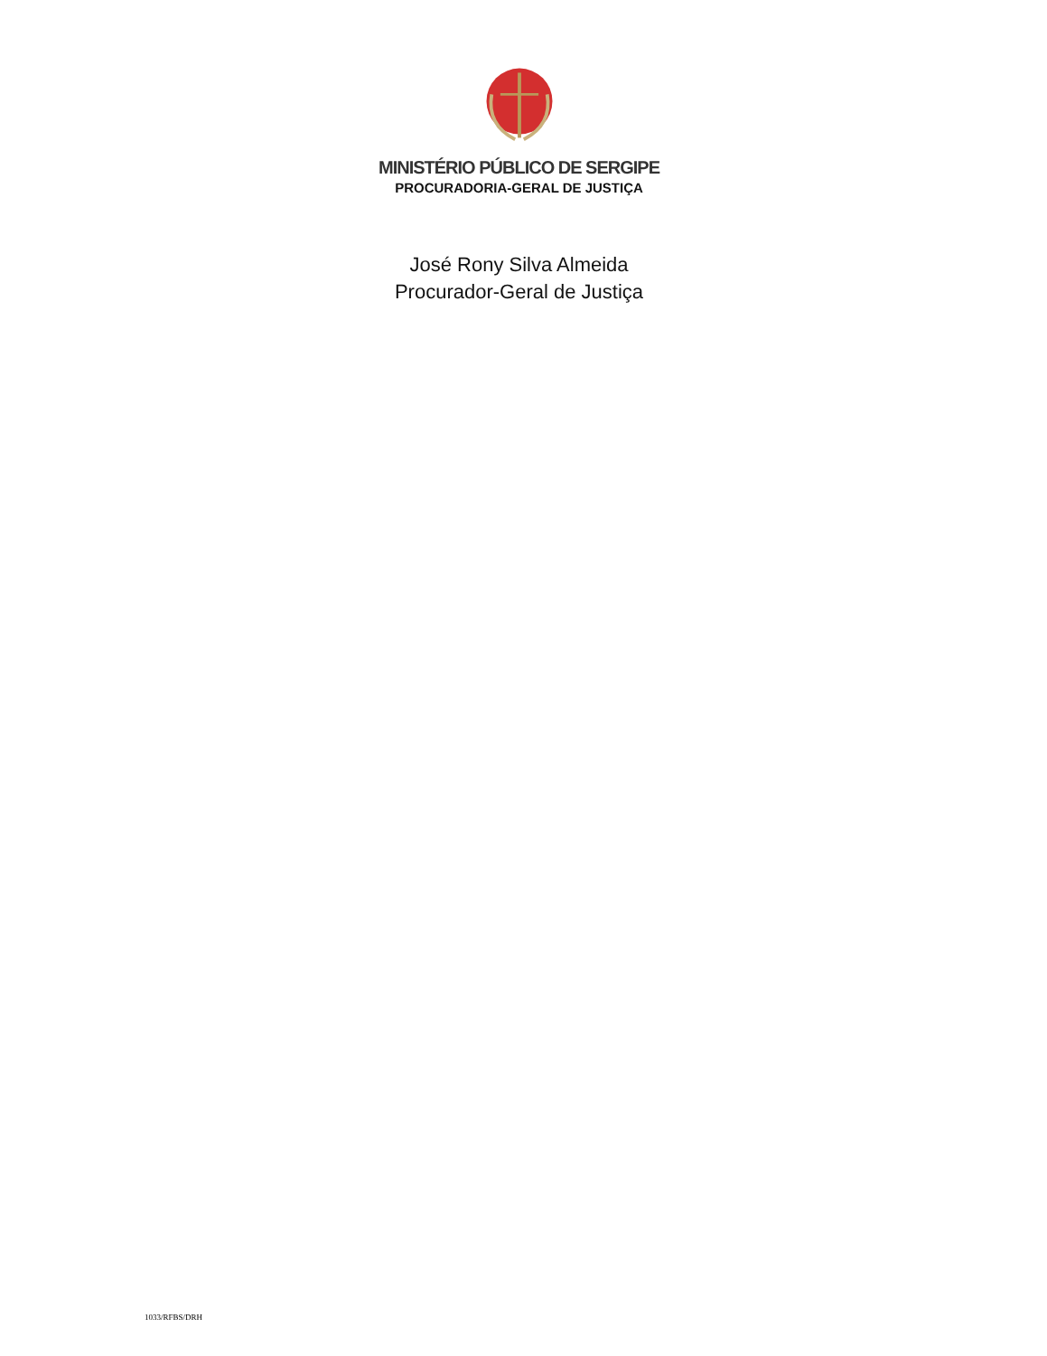MINISTÉRIO PÚBLICO DE SERGIPE
PROCURADORIA-GERAL DE JUSTIÇA
José Rony Silva Almeida
Procurador-Geral de Justiça
1033/RFBS/DRH